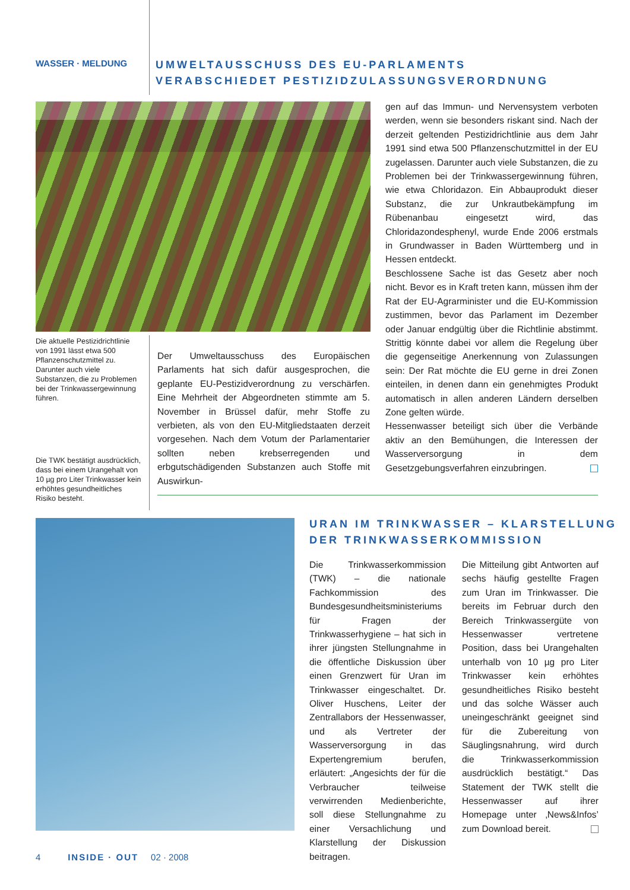WASSER · MELDUNG
UMWELTAUSSCHUSS DES EU-PARLAMENTS
VERABSCHIEDET PESTIZIDZULASSUNGSVERORDNUNG
Die aktuelle Pestizidrichtlinie von 1991 lässt etwa 500 Pflanzenschutzmittel zu. Darunter auch viele Substanzen, die zu Problemen bei der Trinkwassergewinnung führen.
Die TWK bestätigt ausdrücklich, dass bei einem Urangehalt von 10 µg pro Liter Trinkwasser kein erhöhtes gesundheitliches Risiko besteht.
Der Umweltausschuss des Europäischen Parlaments hat sich dafür ausgesprochen, die geplante EU-Pestizidverordnung zu verschärfen. Eine Mehrheit der Abgeordneten stimmte am 5. November in Brüssel dafür, mehr Stoffe zu verbieten, als von den EU-Mitgliedstaaten derzeit vorgesehen. Nach dem Votum der Parlamentarier sollten neben krebserregenden und erbgutschädigenden Substanzen auch Stoffe mit Auswirkun-
gen auf das Immun- und Nervensystem verboten werden, wenn sie besonders riskant sind. Nach der derzeit geltenden Pestizidrichtlinie aus dem Jahr 1991 sind etwa 500 Pflanzenschutzmittel in der EU zugelassen. Darunter auch viele Substanzen, die zu Problemen bei der Trinkwassergewinnung führen, wie etwa Chloridazon. Ein Abbauprodukt dieser Substanz, die zur Unkrautbekämpfung im Rübenanbau eingesetzt wird, das Chloridazondesphenyl, wurde Ende 2006 erstmals in Grundwasser in Baden Württemberg und in Hessen entdeckt.
Beschlossene Sache ist das Gesetz aber noch nicht. Bevor es in Kraft treten kann, müssen ihm der Rat der EU-Agrarminister und die EU-Kommission zustimmen, bevor das Parlament im Dezember oder Januar endgültig über die Richtlinie abstimmt. Strittig könnte dabei vor allem die Regelung über die gegenseitige Anerkennung von Zulassungen sein: Der Rat möchte die EU gerne in drei Zonen einteilen, in denen dann ein genehmigtes Produkt automatisch in allen anderen Ländern derselben Zone gelten würde.
Hessenwasser beteiligt sich über die Verbände aktiv an den Bemühungen, die Interessen der Wasserversorgung in dem Gesetzgebungsverfahren einzubringen.
URAN IM TRINKWASSER – KLARSTELLUNG
DER TRINKWASSERKOMMISSION
Die Trinkwasserkommission (TWK) – die nationale Fachkommission des Bundesgesundheitsministeriums für Fragen der Trinkwasserhygiene – hat sich in ihrer jüngsten Stellungnahme in die öffentliche Diskussion über einen Grenzwert für Uran im Trinkwasser eingeschaltet. Dr. Oliver Huschens, Leiter der Zentrallabors der Hessenwasser, und als Vertreter der Wasserversorgung in das Expertengremium berufen, erläutert: „Angesichts der für die Verbraucher teilweise verwirrenden Medienberichte, soll diese Stellungnahme zu einer Versachlichung und Klarstellung der Diskussion beitragen.
Die Mitteilung gibt Antworten auf sechs häufig gestellte Fragen zum Uran im Trinkwasser. Die bereits im Februar durch den Bereich Trinkwassergüte von Hessenwasser vertretene Position, dass bei Urangehalten unterhalb von 10 µg pro Liter Trinkwasser kein erhöhtes gesundheitliches Risiko besteht und das solche Wässer auch uneingeschränkt geeignet sind für die Zubereitung von Säuglingsnahrung, wird durch die Trinkwasserkommission ausdrücklich bestätigt.“ Das Statement der TWK stellt die Hessenwasser auf ihrer Homepage unter ‚News&Infos’ zum Download bereit.
4 INSIDE · OUT 02 · 2008